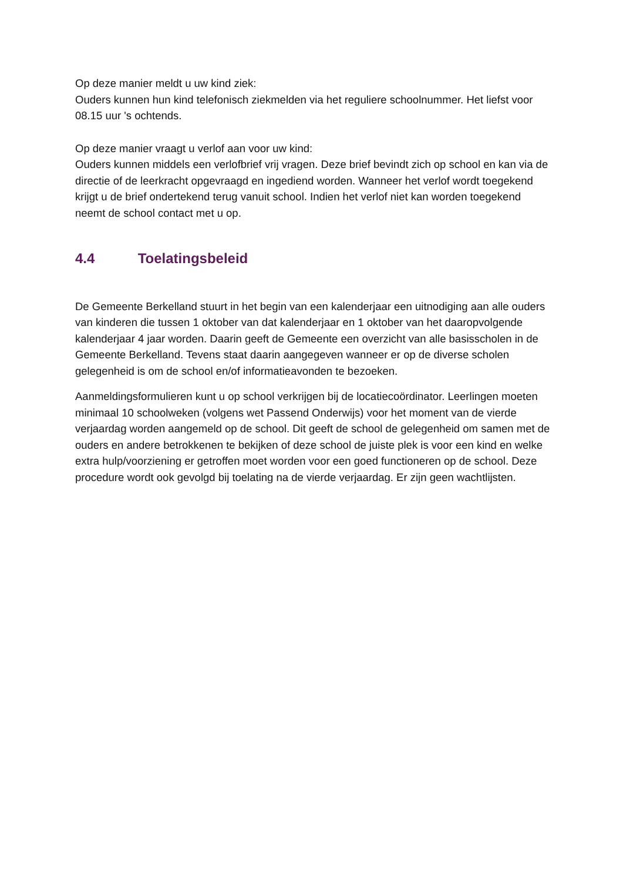Op deze manier meldt u uw kind ziek:
Ouders kunnen hun kind telefonisch ziekmelden via het reguliere schoolnummer. Het liefst voor 08.15 uur 's ochtends.
Op deze manier vraagt u verlof aan voor uw kind:
Ouders kunnen middels een verlofbrief vrij vragen. Deze brief bevindt zich op school en kan via de directie of de leerkracht opgevraagd en ingediend worden. Wanneer het verlof wordt toegekend krijgt u de brief ondertekend terug vanuit school. Indien het verlof niet kan worden toegekend neemt de school contact met u op.
4.4 Toelatingsbeleid
De Gemeente Berkelland stuurt in het begin van een kalenderjaar een uitnodiging aan alle ouders van kinderen die tussen 1 oktober van dat kalenderjaar en 1 oktober van het daaropvolgende kalenderjaar 4 jaar worden. Daarin geeft de Gemeente een overzicht van alle basisscholen in de Gemeente Berkelland. Tevens staat daarin aangegeven wanneer er op de diverse scholen gelegenheid is om de school en/of informatieavonden te bezoeken.
Aanmeldingsformulieren kunt u op school verkrijgen bij de locatiecoördinator. Leerlingen moeten minimaal 10 schoolweken (volgens wet Passend Onderwijs) voor het moment van de vierde verjaardag worden aangemeld op de school. Dit geeft de school de gelegenheid om samen met de ouders en andere betrokkenen te bekijken of deze school de juiste plek is voor een kind en welke extra hulp/voorziening er getroffen moet worden voor een goed functioneren op de school. Deze procedure wordt ook gevolgd bij toelating na de vierde verjaardag. Er zijn geen wachtlijsten.